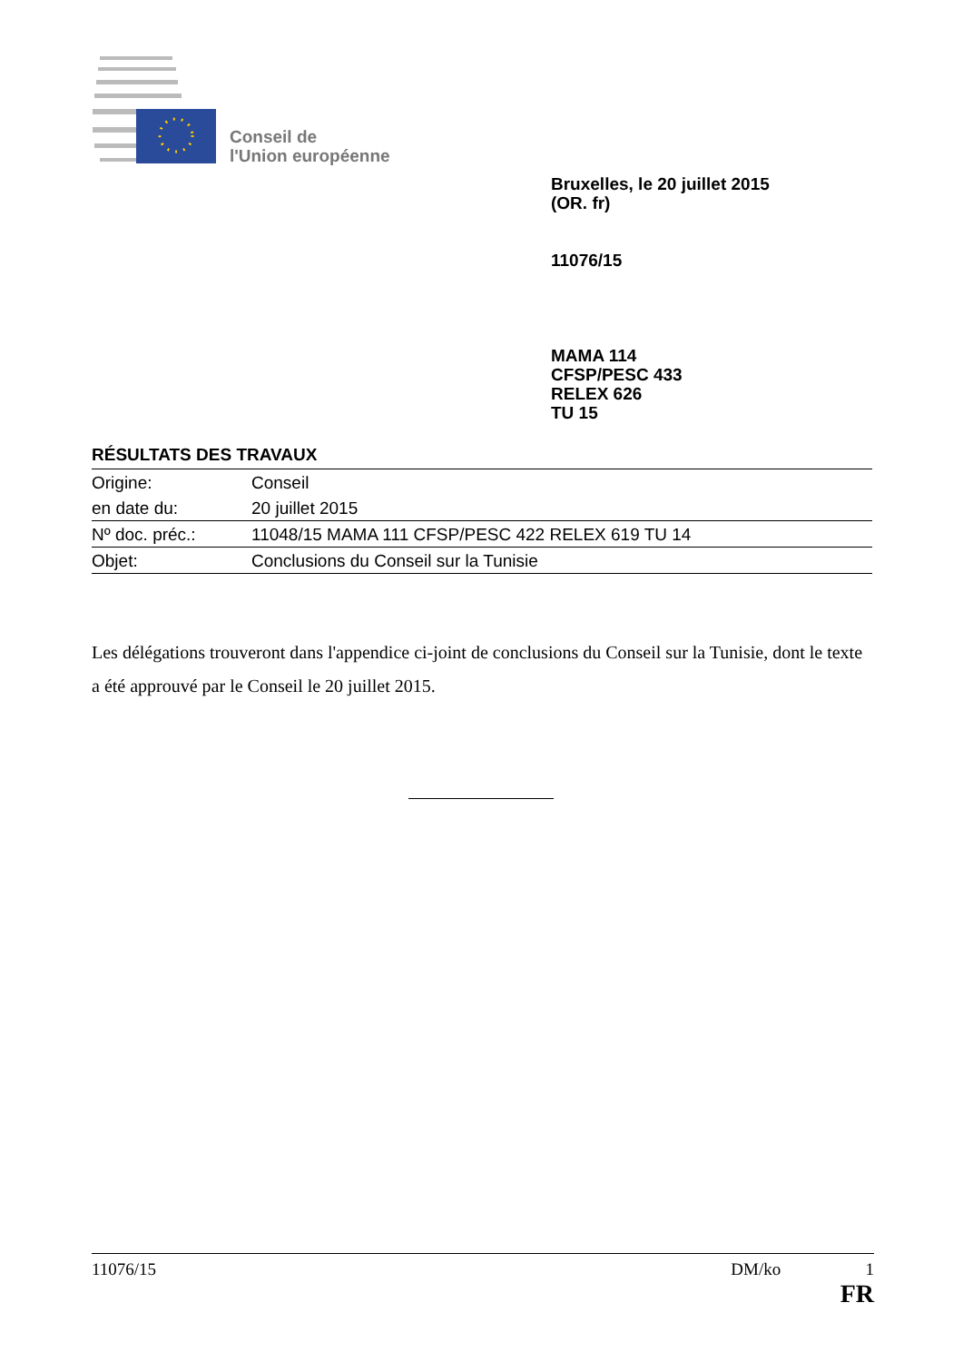Conseil de
l'Union européenne
Bruxelles, le 20 juillet 2015
(OR. fr)
11076/15
MAMA 114
CFSP/PESC 433
RELEX 626
TU 15
RÉSULTATS DES TRAVAUX
| Origine: | Conseil |
| en date du: | 20 juillet 2015 |
| Nº doc. préc.: | 11048/15 MAMA 111 CFSP/PESC 422 RELEX 619 TU 14 |
| Objet: | Conclusions du Conseil sur la Tunisie |
Les délégations trouveront dans l'appendice ci-joint de conclusions du Conseil sur la Tunisie, dont le texte a été approuvé par le Conseil le 20 juillet 2015.
11076/15 DM/ko 1
FR